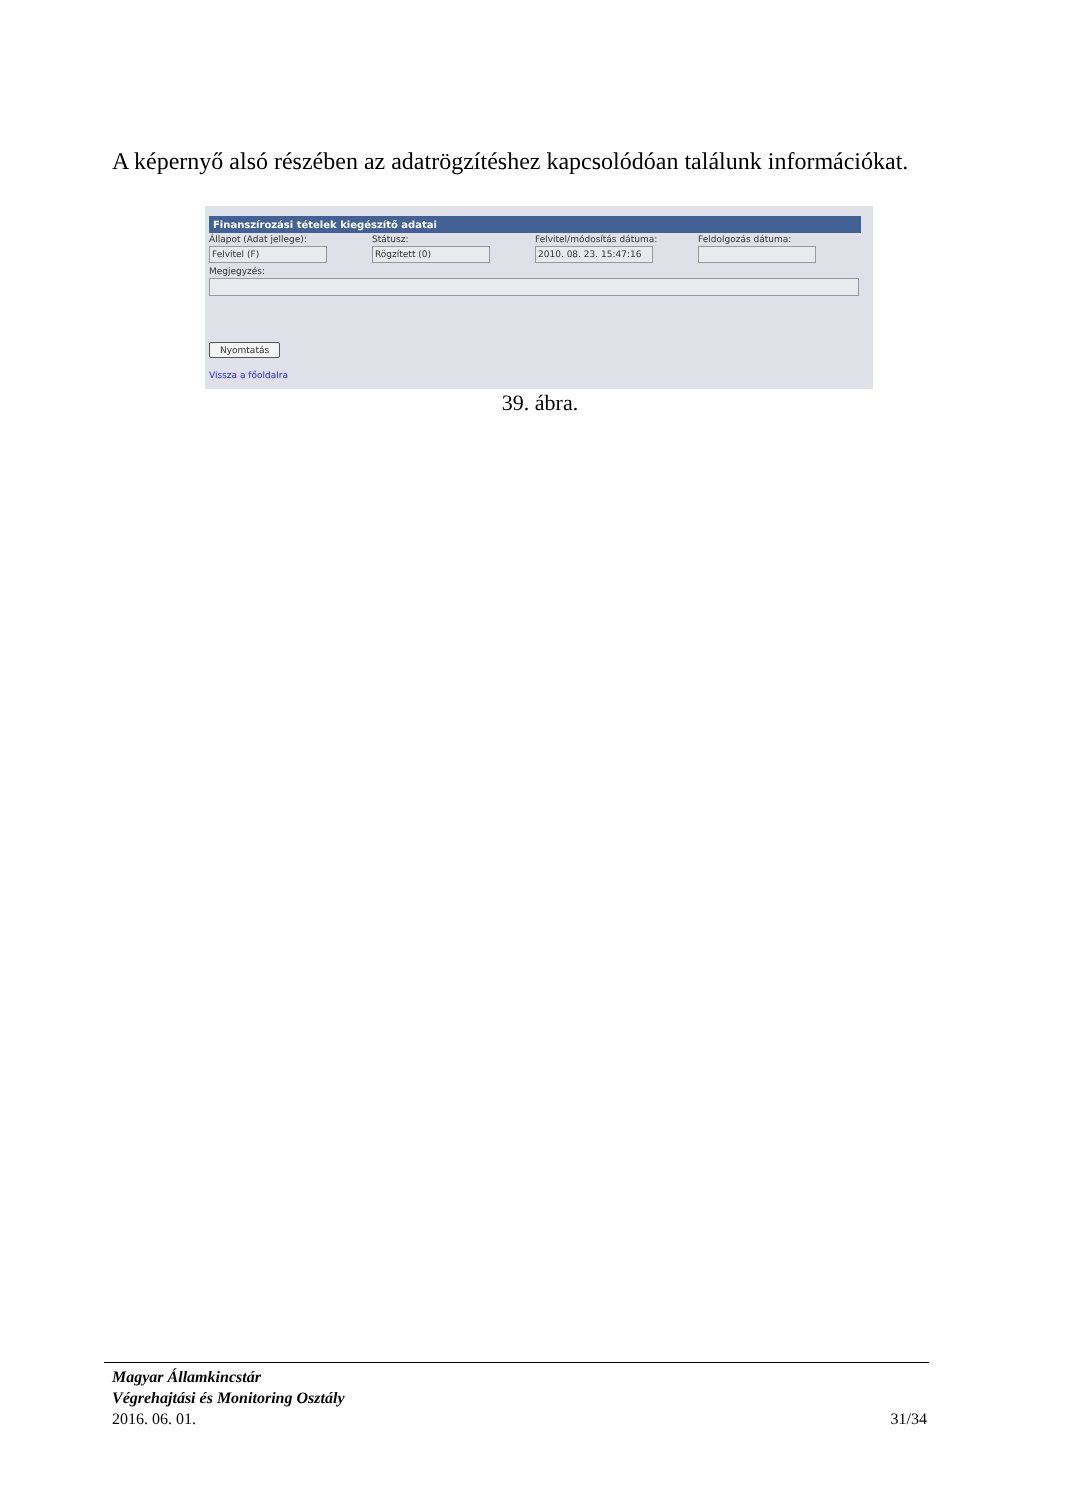A képernyő alsó részében az adatrögzítéshez kapcsolódóan találunk információkat.
Finanszírozási tételek kiegészítő adatai
Állapot (Adat jellege):
Felvitel (F)
Státusz:
Rögzített (0)
Felvitel/módosítás dátuma:
2010. 08. 23. 15:47:16
Feldolgozás dátuma:
Megjegyzés:
Nyomtatás
Vissza a főoldalra
39. ábra.
Magyar Államkincstár
Végrehajtási és Monitoring Osztály
2016. 06. 01. 31/34